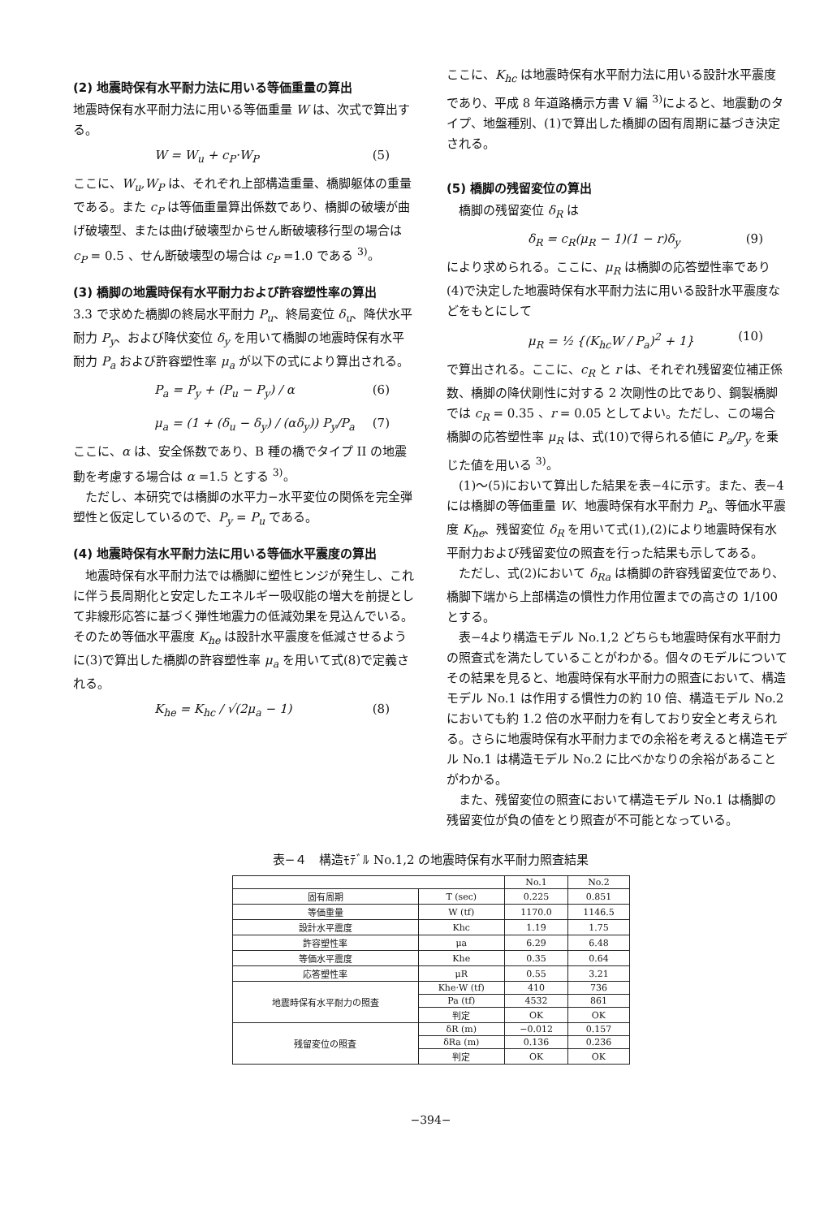(2) 地震時保有水平耐力法に用いる等価重量の算出
地震時保有水平耐力法に用いる等価重量 W は、次式で算出する。
W = W<sub>u</sub> + c<sub>P</sub>·W<sub>P</sub> (5)
ここに、W<sub>u</sub>,W<sub>P</sub> は、それぞれ上部構造重量、橋脚躯体の重量である。また c<sub>P</sub> は等価重量算出係数であり、橋脚の破壊が曲げ破壊型、または曲げ破壊型からせん断破壊移行型の場合は c<sub>P</sub> = 0.5 、せん断破壊型の場合は c<sub>P</sub> =1.0 である <sup>3)</sup>。
(3) 橋脚の地震時保有水平耐力および許容塑性率の算出
3.3 で求めた橋脚の終局水平耐力 P<sub>u</sub>、終局変位 δ<sub>u</sub>、降伏水平耐力 P<sub>y</sub>、および降伏変位 δ<sub>y</sub> を用いて橋脚の地震時保有水平耐力 P<sub>a</sub> および許容塑性率 μ<sub>a</sub> が以下の式により算出される。
P<sub>a</sub> = P<sub>y</sub> + (P<sub>u</sub> − P<sub>y</sub>) / α (6)
μ<sub>a</sub> = (1 + (δ<sub>u</sub> − δ<sub>y</sub>) / (αδ<sub>y</sub>)) P<sub>y</sub>/P<sub>a</sub> (7)
ここに、α は、安全係数であり、B 種の橋でタイプ II の地震動を考慮する場合は α =1.5 とする <sup>3)</sup>。
　ただし、本研究では橋脚の水平力−水平変位の関係を完全弾塑性と仮定しているので、P<sub>y</sub> = P<sub>u</sub> である。
(4) 地震時保有水平耐力法に用いる等価水平震度の算出
　地震時保有水平耐力法では橋脚に塑性ヒンジが発生し、これに伴う長周期化と安定したエネルギー吸収能の増大を前提として非線形応答に基づく弾性地震力の低減効果を見込んでいる。そのため等価水平震度 K<sub>he</sub> は設計水平震度を低減させるように(3)で算出した橋脚の許容塑性率 μ<sub>a</sub> を用いて式(8)で定義される。
K<sub>he</sub> = K<sub>hc</sub> / √(2μ<sub>a</sub> − 1) (8)
ここに、K<sub>hc</sub> は地震時保有水平耐力法に用いる設計水平震度 であり、平成 8 年道路橋示方書 V 編 <sup>3)</sup>によると、地震動のタイプ、地盤種別、(1)で算出した橋脚の固有周期に基づき決定される。
(5) 橋脚の残留変位の算出
　橋脚の残留変位 δ<sub>R</sub> は
δ<sub>R</sub> = c<sub>R</sub>(μ<sub>R</sub> − 1)(1 − r)δ<sub>y</sub> (9)
により求められる。ここに、μ<sub>R</sub> は橋脚の応答塑性率であり(4)で決定した地震時保有水平耐力法に用いる設計水平震度などをもとにして
μ<sub>R</sub> = ½ {(K<sub>hc</sub>W / P<sub>a</sub>)<sup>2</sup> + 1} (10)
で算出される。ここに、c<sub>R</sub> と r は、それぞれ残留変位補正係数、橋脚の降伏剛性に対する 2 次剛性の比であり、鋼製橋脚では c<sub>R</sub> = 0.35 、r = 0.05 としてよい。ただし、この場合橋脚の応答塑性率 μ<sub>R</sub> は、式(10)で得られる値に P<sub>a</sub>/P<sub>y</sub> を乗じた値を用いる <sup>3)</sup>。
　(1)〜(5)において算出した結果を表−4に示す。また、表−4には橋脚の等価重量 W、地震時保有水平耐力 P<sub>a</sub>、等価水平震度 K<sub>he</sub>、残留変位 δ<sub>R</sub> を用いて式(1),(2)により地震時保有水平耐力および残留変位の照査を行った結果も示してある。
　ただし、式(2)において δ<sub>Ra</sub> は橋脚の許容残留変位であり、橋脚下端から上部構造の慣性力作用位置までの高さの 1/100 とする。
　表−4より構造モデル No.1,2 どちらも地震時保有水平耐力の照査式を満たしていることがわかる。個々のモデルについてその結果を見ると、地震時保有水平耐力の照査において、構造モデル No.1 は作用する慣性力の約 10 倍、構造モデル No.2 においても約 1.2 倍の水平耐力を有しており安全と考えられる。さらに地震時保有水平耐力までの余裕を考えると構造モデル No.1 は構造モデル No.2 に比べかなりの余裕があることがわかる。
　また、残留変位の照査において構造モデル No.1 は橋脚の残留変位が負の値をとり照査が不可能となっている。
表−４　構造ﾓﾃﾞﾙ No.1,2 の地震時保有水平耐力照査結果
| | | No.1 | No.2 |
| 固有周期 | T (sec) | 0.225 | 0.851 |
| 等価重量 | W (tf) | 1170.0 | 1146.5 |
| 設計水平震度 | Khc | 1.19 | 1.75 |
| 許容塑性率 | μa | 6.29 | 6.48 |
| 等価水平震度 | Khe | 0.35 | 0.64 |
| 応答塑性率 | μR | 0.55 | 3.21 |
| 地震時保有水平耐力の照査 | Khe·W (tf) | 410 | 736 |
| | Pa (tf) | 4532 | 861 |
| | 判定 | OK | OK |
| 残留変位の照査 | δR (m) | −0.012 | 0.157 |
| | δRa (m) | 0.136 | 0.236 |
| | 判定 | OK | OK |
−394−